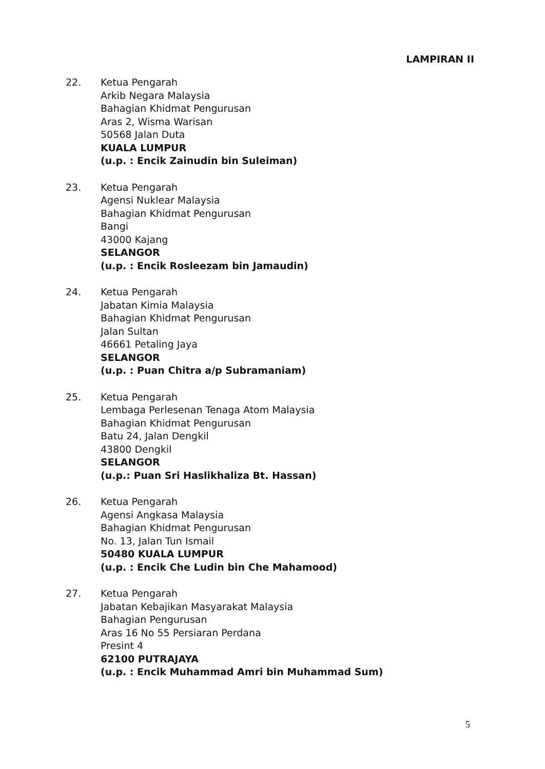LAMPIRAN II
22. Ketua Pengarah
Arkib Negara Malaysia
Bahagian Khidmat Pengurusan
Aras 2, Wisma Warisan
50568 Jalan Duta
KUALA LUMPUR
(u.p. : Encik Zainudin bin Suleiman)
23. Ketua Pengarah
Agensi Nuklear Malaysia
Bahagian Khidmat Pengurusan
Bangi
43000 Kajang
SELANGOR
(u.p. : Encik Rosleezam bin Jamaudin)
24. Ketua Pengarah
Jabatan Kimia Malaysia
Bahagian Khidmat Pengurusan
Jalan Sultan
46661 Petaling Jaya
SELANGOR
(u.p. : Puan Chitra a/p Subramaniam)
25. Ketua Pengarah
Lembaga Perlesenan Tenaga Atom Malaysia
Bahagian Khidmat Pengurusan
Batu 24, Jalan Dengkil
43800 Dengkil
SELANGOR
(u.p.: Puan Sri Haslikhaliza Bt. Hassan)
26. Ketua Pengarah
Agensi Angkasa Malaysia
Bahagian Khidmat Pengurusan
No. 13, Jalan Tun Ismail
50480 KUALA LUMPUR
(u.p. : Encik Che Ludin bin Che Mahamood)
27. Ketua Pengarah
Jabatan Kebajikan Masyarakat Malaysia
Bahagian Pengurusan
Aras 16 No 55 Persiaran Perdana
Presint 4
62100 PUTRAJAYA
(u.p. : Encik Muhammad Amri bin Muhammad Sum)
5